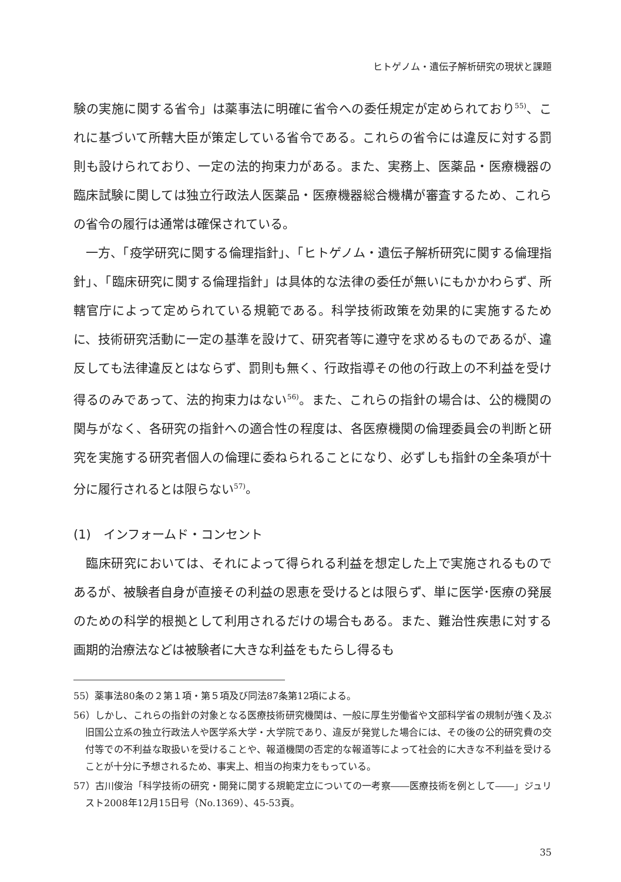ヒトゲノム・遺伝子解析研究の現状と課題
験の実施に関する省令」は薬事法に明確に省令への委任規定が定められており<sup>55)</sup>、これに基づいて所轄大臣が策定している省令である。これらの省令には違反に対する罰則も設けられており、一定の法的拘束力がある。また、実務上、医薬品・医療機器の臨床試験に関しては独立行政法人医薬品・医療機器総合機構が審査するため、これらの省令の履行は通常は確保されている。
一方、「疫学研究に関する倫理指針」、「ヒトゲノム・遺伝子解析研究に関する倫理指針」、「臨床研究に関する倫理指針」は具体的な法律の委任が無いにもかかわらず、所轄官庁によって定められている規範である。科学技術政策を効果的に実施するために、技術研究活動に一定の基準を設けて、研究者等に遵守を求めるものであるが、違反しても法律違反とはならず、罰則も無く、行政指導その他の行政上の不利益を受け得るのみであって、法的拘束力はない<sup>56)</sup>。また、これらの指針の場合は、公的機関の関与がなく、各研究の指針への適合性の程度は、各医療機関の倫理委員会の判断と研究を実施する研究者個人の倫理に委ねられることになり、必ずしも指針の全条項が十分に履行されるとは限らない<sup>57)</sup>。
(1)　インフォームド・コンセント
臨床研究においては、それによって得られる利益を想定した上で実施されるものであるが、被験者自身が直接その利益の恩恵を受けるとは限らず、単に医学･医療の発展のための科学的根拠として利用されるだけの場合もある。また、難治性疾患に対する画期的治療法などは被験者に大きな利益をもたらし得るも
55）薬事法80条の２第１項・第５項及び同法87条第12項による。
56）しかし、これらの指針の対象となる医療技術研究機関は、一般に厚生労働省や文部科学省の規制が強く及ぶ旧国公立系の独立行政法人や医学系大学・大学院であり、違反が発覚した場合には、その後の公的研究費の交付等での不利益な取扱いを受けることや、報道機関の否定的な報道等によって社会的に大きな不利益を受けることが十分に予想されるため、事実上、相当の拘束力をもっている。
57）古川俊治「科学技術の研究・開発に関する規範定立についての一考察――医療技術を例として――」ジュリスト2008年12月15日号（No.1369）、45-53頁。
35